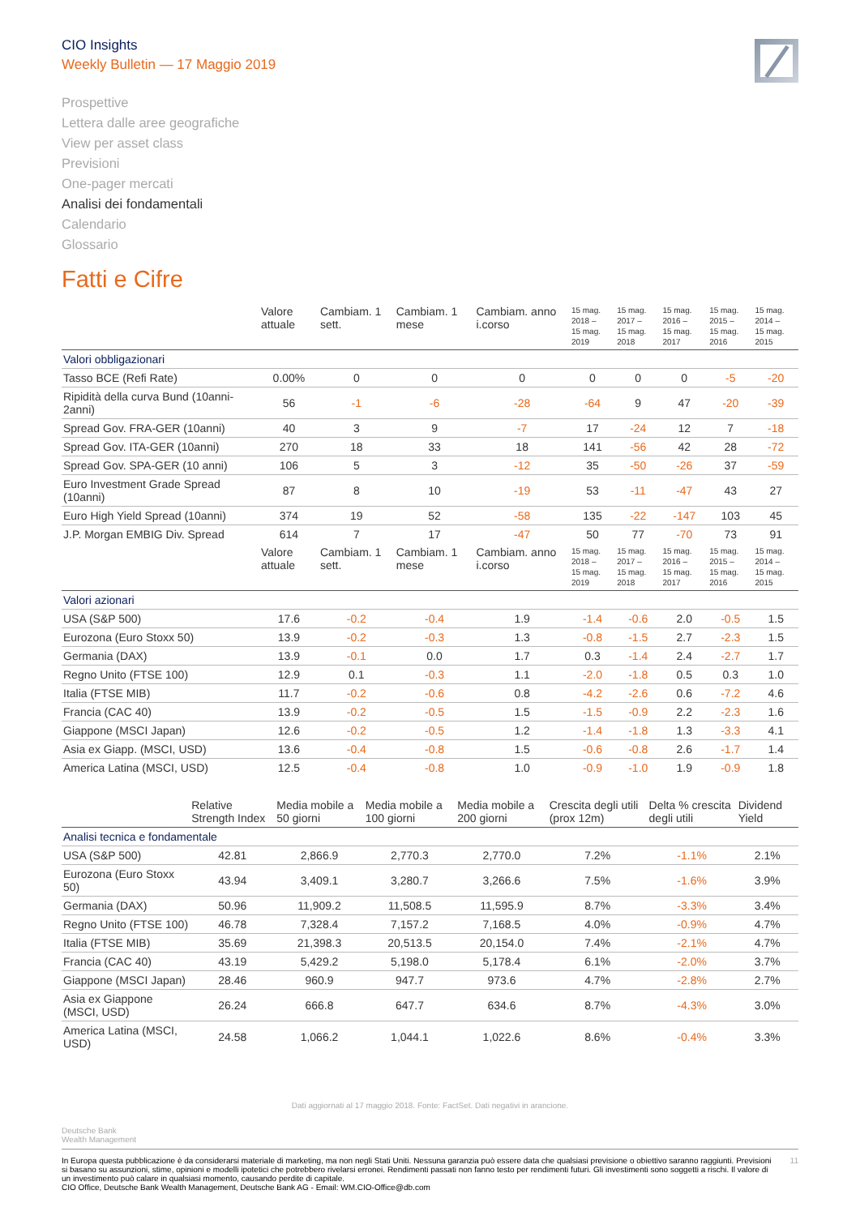CIO Insights
Weekly Bulletin — 17 Maggio 2019
Prospettive
Lettera dalle aree geografiche
View per asset class
Previsioni
One-pager mercati
Analisi dei fondamentali
Calendario
Glossario
Fatti e Cifre
| | Valore attuale | Cambiam. 1 sett. | Cambiam. 1 mese | Cambiam. anno i.corso | 15 mag. 2018 – 15 mag. 2019 | 15 mag. 2017 – 15 mag. 2018 | 15 mag. 2016 – 15 mag. 2017 | 15 mag. 2015 – 15 mag. 2016 | 15 mag. 2014 – 15 mag. 2015 |
| --- | --- | --- | --- | --- | --- | --- | --- | --- | --- |
| Valori obbligazionari | | | | | | | | | |
| Tasso BCE (Refi Rate) | 0.00% | 0 | 0 | 0 | 0 | 0 | 0 | -5 | -20 |
| Ripidità della curva Bund (10anni-2anni) | 56 | -1 | -6 | -28 | -64 | 9 | 47 | -20 | -39 |
| Spread Gov. FRA-GER (10anni) | 40 | 3 | 9 | -7 | 17 | -24 | 12 | 7 | -18 |
| Spread Gov. ITA-GER (10anni) | 270 | 18 | 33 | 18 | 141 | -56 | 42 | 28 | -72 |
| Spread Gov. SPA-GER (10 anni) | 106 | 5 | 3 | -12 | 35 | -50 | -26 | 37 | -59 |
| Euro Investment Grade Spread (10anni) | 87 | 8 | 10 | -19 | 53 | -11 | -47 | 43 | 27 |
| Euro High Yield Spread (10anni) | 374 | 19 | 52 | -58 | 135 | -22 | -147 | 103 | 45 |
| J.P. Morgan EMBIG Div. Spread | 614 | 7 | 17 | -47 | 50 | 77 | -70 | 73 | 91 |
| | Valore attuale | Cambiam. 1 sett. | Cambiam. 1 mese | Cambiam. anno i.corso | 15 mag. 2018 – 15 mag. 2019 | 15 mag. 2017 – 15 mag. 2018 | 15 mag. 2016 – 15 mag. 2017 | 15 mag. 2015 – 15 mag. 2016 | 15 mag. 2014 – 15 mag. 2015 |
| Valori azionari | | | | | | | | | |
| USA (S&P 500) | 17.6 | -0.2 | -0.4 | 1.9 | -1.4 | -0.6 | 2.0 | -0.5 | 1.5 |
| Eurozona (Euro Stoxx 50) | 13.9 | -0.2 | -0.3 | 1.3 | -0.8 | -1.5 | 2.7 | -2.3 | 1.5 |
| Germania (DAX) | 13.9 | -0.1 | 0.0 | 1.7 | 0.3 | -1.4 | 2.4 | -2.7 | 1.7 |
| Regno Unito (FTSE 100) | 12.9 | 0.1 | -0.3 | 1.1 | -2.0 | -1.8 | 0.5 | 0.3 | 1.0 |
| Italia (FTSE MIB) | 11.7 | -0.2 | -0.6 | 0.8 | -4.2 | -2.6 | 0.6 | -7.2 | 4.6 |
| Francia (CAC 40) | 13.9 | -0.2 | -0.5 | 1.5 | -1.5 | -0.9 | 2.2 | -2.3 | 1.6 |
| Giappone (MSCI Japan) | 12.6 | -0.2 | -0.5 | 1.2 | -1.4 | -1.8 | 1.3 | -3.3 | 4.1 |
| Asia ex Giapp. (MSCI, USD) | 13.6 | -0.4 | -0.8 | 1.5 | -0.6 | -0.8 | 2.6 | -1.7 | 1.4 |
| America Latina (MSCI, USD) | 12.5 | -0.4 | -0.8 | 1.0 | -0.9 | -1.0 | 1.9 | -0.9 | 1.8 |
| | Relative Strength Index | Media mobile a 50 giorni | Media mobile a 100 giorni | Media mobile a 200 giorni | Crescita degli utili (prox 12m) | Delta % crescita degli utili | Dividend Yield |
| --- | --- | --- | --- | --- | --- | --- | --- |
| Analisi tecnica e fondamentale | | | | | | | |
| USA (S&P 500) | 42.81 | 2,866.9 | 2,770.3 | 2,770.0 | 7.2% | -1.1% | 2.1% |
| Eurozona (Euro Stoxx 50) | 43.94 | 3,409.1 | 3,280.7 | 3,266.6 | 7.5% | -1.6% | 3.9% |
| Germania (DAX) | 50.96 | 11,909.2 | 11,508.5 | 11,595.9 | 8.7% | -3.3% | 3.4% |
| Regno Unito (FTSE 100) | 46.78 | 7,328.4 | 7,157.2 | 7,168.5 | 4.0% | -0.9% | 4.7% |
| Italia (FTSE MIB) | 35.69 | 21,398.3 | 20,513.5 | 20,154.0 | 7.4% | -2.1% | 4.7% |
| Francia (CAC 40) | 43.19 | 5,429.2 | 5,198.0 | 5,178.4 | 6.1% | -2.0% | 3.7% |
| Giappone (MSCI Japan) | 28.46 | 960.9 | 947.7 | 973.6 | 4.7% | -2.8% | 2.7% |
| Asia ex Giappone (MSCI, USD) | 26.24 | 666.8 | 647.7 | 634.6 | 8.7% | -4.3% | 3.0% |
| America Latina (MSCI, USD) | 24.58 | 1,066.2 | 1,044.1 | 1,022.6 | 8.6% | -0.4% | 3.3% |
Dati aggiornati al 17 maggio 2018. Fonte: FactSet. Dati negativi in arancione.
Deutsche Bank
Wealth Management
In Europa questa pubblicazione è da considerarsi materiale di marketing, ma non negli Stati Uniti. Nessuna garanzia può essere data che qualsiasi previsione o obiettivo saranno raggiunti. Previsioni si basano su assunzioni, stime, opinioni e modelli ipotetici che potrebbero rivelarsi erronei. Rendimenti passati non fanno testo per rendimenti futuri. Gli investimenti sono soggetti a rischi. Il valore di un investimento può calare in qualsiasi momento, causando perdite di capitale.
CIO Office, Deutsche Bank Wealth Management, Deutsche Bank AG - Email: WM.CIO-Office@db.com
11